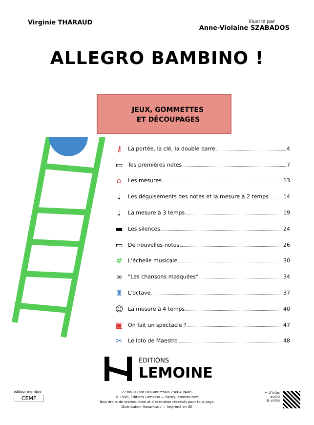Virginie THARAUD
illustré par
Anne-Violaine SZABADOS
ALLEGRO BAMBINO !
JEUX, GOMMETTES
ET DÉCOUPAGES
⚷ La portée, la clé, la double barre 4
▭ Tes premières notes 7
⌂ Les mesures 13
♩ Les déguisements des notes et la mesure à 2 temps 14
♩ La mesure à 3 temps 19
▬ Les silences 24
▭ De nouvelles notes 26
# L'échelle musicale 30
∞ “Les chansons masquées” 34
♜ L'octave 37
☺ La mesure à 4 temps 40
▣ On fait un spectacle ? 47
✂ Le loto de Maestro 48
ÉDITIONS
LEMOINE
éditeur membre
CEMF
27 boulevard Beaumarchais 75004 PARIS
© 1998, Éditions Lemoine — henry-lemoine.com
Tous droits de reproduction et d'exécution réservés pour tous pays.
Distribution Hexamusic — Imprimé en UE
+ d'infos
audio
& vidéo